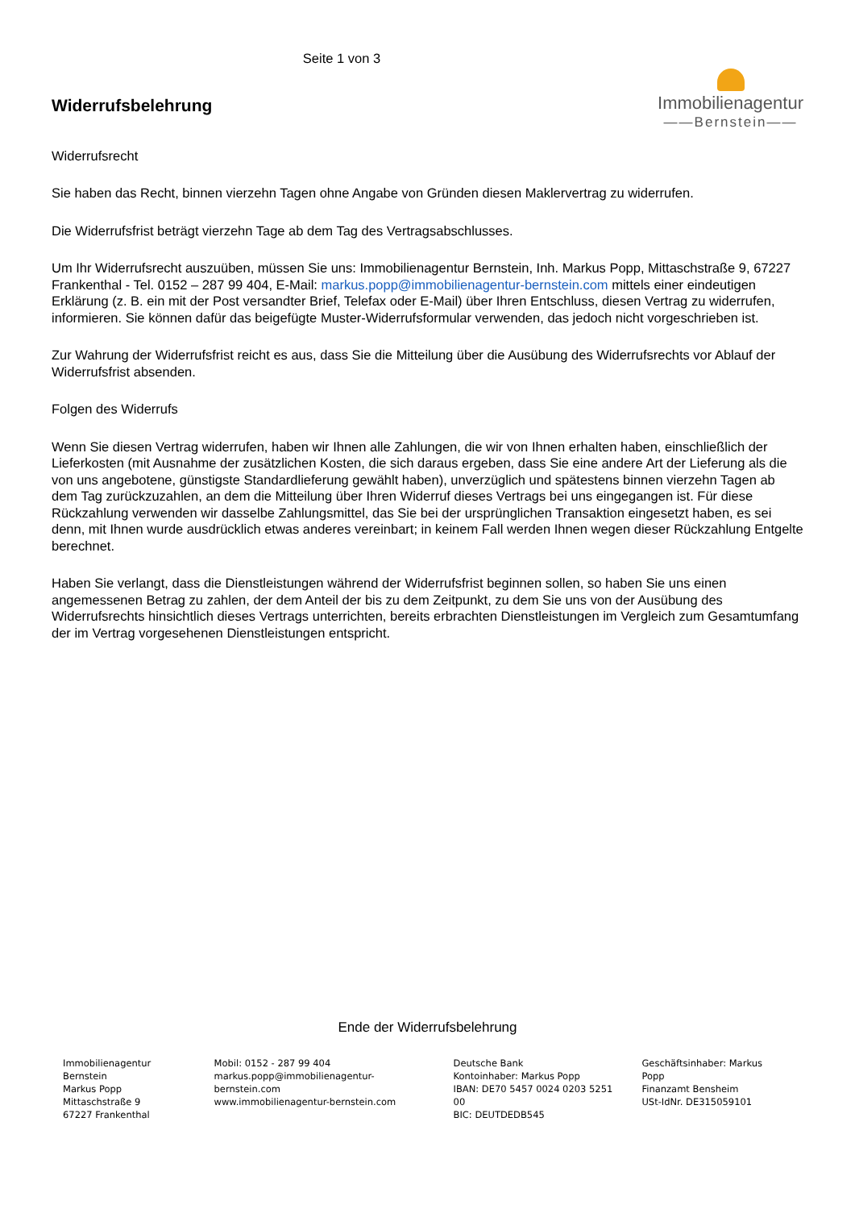Seite 1 von 3
Widerrufsbelehrung
Immobilienagentur
——Bernstein——
Widerrufsrecht
Sie haben das Recht, binnen vierzehn Tagen ohne Angabe von Gründen diesen Maklervertrag zu widerrufen.
Die Widerrufsfrist beträgt vierzehn Tage ab dem Tag des Vertragsabschlusses.
Um Ihr Widerrufsrecht auszuüben, müssen Sie uns: Immobilienagentur Bernstein, Inh. Markus Popp, Mittaschstraße 9, 67227 Frankenthal - Tel. 0152 – 287 99 404, E-Mail: markus.popp@immobilienagentur-bernstein.com mittels einer eindeutigen Erklärung (z. B. ein mit der Post versandter Brief, Telefax oder E-Mail) über Ihren Entschluss, diesen Vertrag zu widerrufen, informieren. Sie können dafür das beigefügte Muster-Widerrufsformular verwenden, das jedoch nicht vorgeschrieben ist.
Zur Wahrung der Widerrufsfrist reicht es aus, dass Sie die Mitteilung über die Ausübung des Widerrufsrechts vor Ablauf der Widerrufsfrist absenden.
Folgen des Widerrufs
Wenn Sie diesen Vertrag widerrufen, haben wir Ihnen alle Zahlungen, die wir von Ihnen erhalten haben, einschließlich der Lieferkosten (mit Ausnahme der zusätzlichen Kosten, die sich daraus ergeben, dass Sie eine andere Art der Lieferung als die von uns angebotene, günstigste Standardlieferung gewählt haben), unverzüglich und spätestens binnen vierzehn Tagen ab dem Tag zurückzuzahlen, an dem die Mitteilung über Ihren Widerruf dieses Vertrags bei uns eingegangen ist. Für diese Rückzahlung verwenden wir dasselbe Zahlungsmittel, das Sie bei der ursprünglichen Transaktion eingesetzt haben, es sei denn, mit Ihnen wurde ausdrücklich etwas anderes vereinbart; in keinem Fall werden Ihnen wegen dieser Rückzahlung Entgelte berechnet.
Haben Sie verlangt, dass die Dienstleistungen während der Widerrufsfrist beginnen sollen, so haben Sie uns einen angemessenen Betrag zu zahlen, der dem Anteil der bis zu dem Zeitpunkt, zu dem Sie uns von der Ausübung des Widerrufsrechts hinsichtlich dieses Vertrags unterrichten, bereits erbrachten Dienstleistungen im Vergleich zum Gesamtumfang der im Vertrag vorgesehenen Dienstleistungen entspricht.
Ende der Widerrufsbelehrung
Immobilienagentur Bernstein
Markus Popp
Mittaschstraße 9
67227 Frankenthal
Mobil: 0152 - 287 99 404
markus.popp@immobilienagentur-bernstein.com
www.immobilienagentur-bernstein.com
Deutsche Bank
Kontoinhaber: Markus Popp
IBAN: DE70 5457 0024 0203 5251 00
BIC: DEUTDEDB545
Geschäftsinhaber: Markus Popp
Finanzamt Bensheim
USt-IdNr. DE315059101